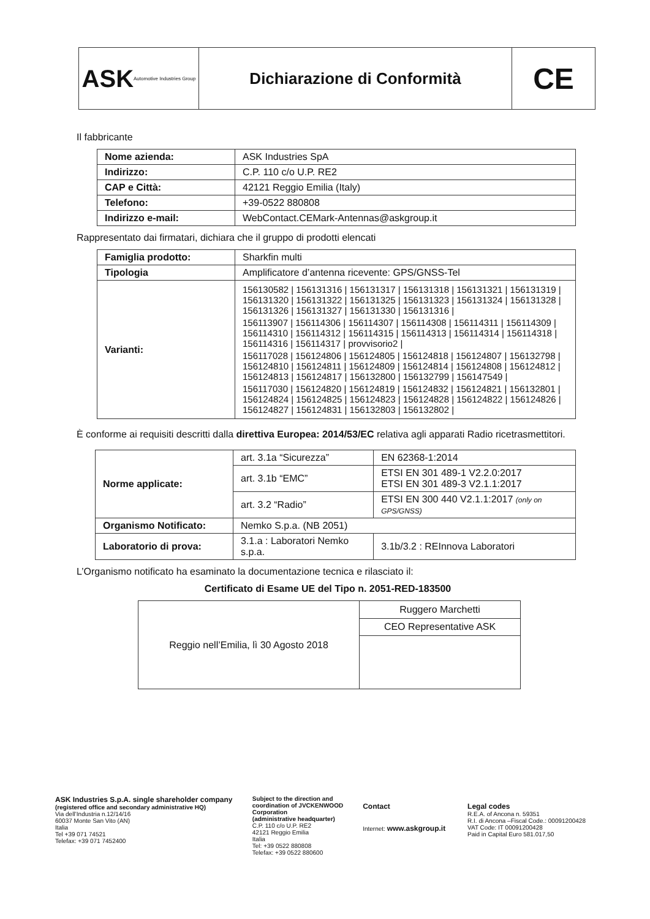ASK Automotive Industries Group
Dichiarazione di Conformità
CE
Il fabbricante
| Nome azienda: | ASK Industries SpA |
| Indirizzo: | C.P. 110 c/o U.P. RE2 |
| CAP e Città: | 42121 Reggio Emilia (Italy) |
| Telefono: | +39-0522 880808 |
| Indirizzo e-mail: | WebContact.CEMark-Antennas@askgroup.it |
Rappresentato dai firmatari, dichiara che il gruppo di prodotti elencati
| Famiglia prodotto: | Sharkfin multi |
| Tipologia | Amplificatore d’antenna ricevente: GPS/GNSS-Tel |
| Varianti: | 156130582 / 156131316 / 156131317 / 156131318 / 156131321 / 156131319 / 156131320 / 156131322 / 156131325 / 156131323 / 156131324 / 156131328 / 156131326 / 156131327 / 156131330 / 156131316 / 156113907 / 156114306 / 156114307 / 156114308 / 156114311 / 156114309 / 156114310 / 156114312 / 156114315 / 156114313 / 156114314 / 156114318 / 156114316 / 156114317 / provvisorio2 / 156117028 / 156124806 / 156124805 / 156124818 / 156124807 / 156132798 / 156124810 / 156124811 / 156124809 / 156124814 / 156124808 / 156124812 / 156124813 / 156124817 / 156132800 / 156132799 / 156147549 / 156117030 / 156124820 / 156124819 / 156124832 / 156124821 / 156132801 / 156124824 / 156124825 / 156124823 / 156124828 / 156124822 / 156124826 / 156124827 / 156124831 / 156132803 / 156132802 / |
È conforme ai requisiti descritti dalla direttiva Europea: 2014/53/EC relativa agli apparati Radio ricetrasmettitori.
| Norme applicate: | art. 3.1a “Sicurezza” | EN 62368-1:2014 | |
| | art. 3.1b “EMC” | ETSI EN 301 489-1 V2.2.0:2017 ETSI EN 301 489-3 V2.1.1:2017 | |
| | art. 3.2 “Radio” | ETSI EN 300 440 V2.1.1:2017 (only on GPS/GNSS) | |
| Organismo Notificato: | Nemko S.p.a. (NB 2051) | | |
| Laboratorio di prova: | 3.1.a : Laboratori Nemko s.p.a. | | 3.1b/3.2 : REInnova Laboratori |
L’Organismo notificato ha esaminato la documentazione tecnica e rilasciato il:
Certificato di Esame UE del Tipo n. 2051-RED-183500
| Reggio nell’Emilia, lì 30 Agosto 2018 | Ruggero Marchetti |
| | CEO Representative ASK |
ASK Industries S.p.A. single shareholder company
(registered office and secondary administrative HQ)
Via dell’Industria n.12/14/16
60037 Monte San Vito (AN)
Italia
Tel +39 071 74521
Telefax: +39 071 7452400
Subject to the direction and coordination of JVCKENWOOD Corporation
(administrative headquarter)
C.P. 110 c/o U.P. RE2
42121 Reggio Emilia
Italia
Tel: +39 0522 880808
Telefax: +39 0522 880600
Contact
Internet: www.askgroup.it
Legal codes
R.E.A. of Ancona n. 59351
R.I. di Ancona –Fiscal Code.: 00091200428
VAT Code: IT 00091200428
Paid in Capital Euro 581.017,50